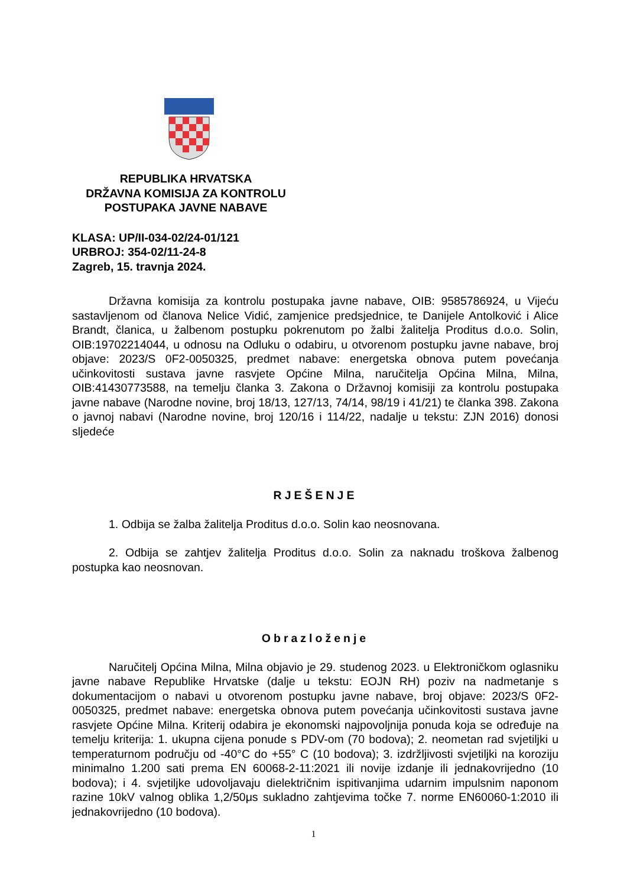REPUBLIKA HRVATSKA
DRŽAVNA KOMISIJA ZA KONTROLU
POSTUPAKA JAVNE NABAVE
KLASA: UP/II-034-02/24-01/121
URBROJ: 354-02/11-24-8
Zagreb, 15. travnja 2024.
Državna komisija za kontrolu postupaka javne nabave, OIB: 9585786924, u Vijeću sastavljenom od članova Nelice Vidić, zamjenice predsjednice, te Danijele Antolković i Alice Brandt, članica, u žalbenom postupku pokrenutom po žalbi žalitelja Proditus d.o.o. Solin, OIB:19702214044, u odnosu na Odluku o odabiru, u otvorenom postupku javne nabave, broj objave: 2023/S 0F2-0050325, predmet nabave: energetska obnova putem povećanja učinkovitosti sustava javne rasvjete Općine Milna, naručitelja Općina Milna, Milna, OIB:41430773588, na temelju članka 3. Zakona o Državnoj komisiji za kontrolu postupaka javne nabave (Narodne novine, broj 18/13, 127/13, 74/14, 98/19 i 41/21) te članka 398. Zakona o javnoj nabavi (Narodne novine, broj 120/16 i 114/22, nadalje u tekstu: ZJN 2016) donosi sljedeće
RJEŠENJE
1. Odbija se žalba žalitelja Proditus d.o.o. Solin kao neosnovana.
2. Odbija se zahtjev žalitelja Proditus d.o.o. Solin za naknadu troškova žalbenog postupka kao neosnovan.
Obrazloženje
Naručitelj Općina Milna, Milna objavio je 29. studenog 2023. u Elektroničkom oglasniku javne nabave Republike Hrvatske (dalje u tekstu: EOJN RH) poziv na nadmetanje s dokumentacijom o nabavi u otvorenom postupku javne nabave, broj objave: 2023/S 0F2-0050325, predmet nabave: energetska obnova putem povećanja učinkovitosti sustava javne rasvjete Općine Milna. Kriterij odabira je ekonomski najpovoljnija ponuda koja se određuje na temelju kriterija: 1. ukupna cijena ponude s PDV-om (70 bodova); 2. neometan rad svjetiljki u temperaturnom području od -40°C do +55° C (10 bodova); 3. izdržljivosti svjetiljki na koroziju minimalno 1.200 sati prema EN 60068-2-11:2021 ili novije izdanje ili jednakovrijedno (10 bodova); i 4. svjetiljke udovoljavaju dielektričnim ispitivanjima udarnim impulsnim naponom razine 10kV valnog oblika 1,2/50μs sukladno zahtjevima točke 7. norme EN60060-1:2010 ili jednakovrijedno (10 bodova).
1